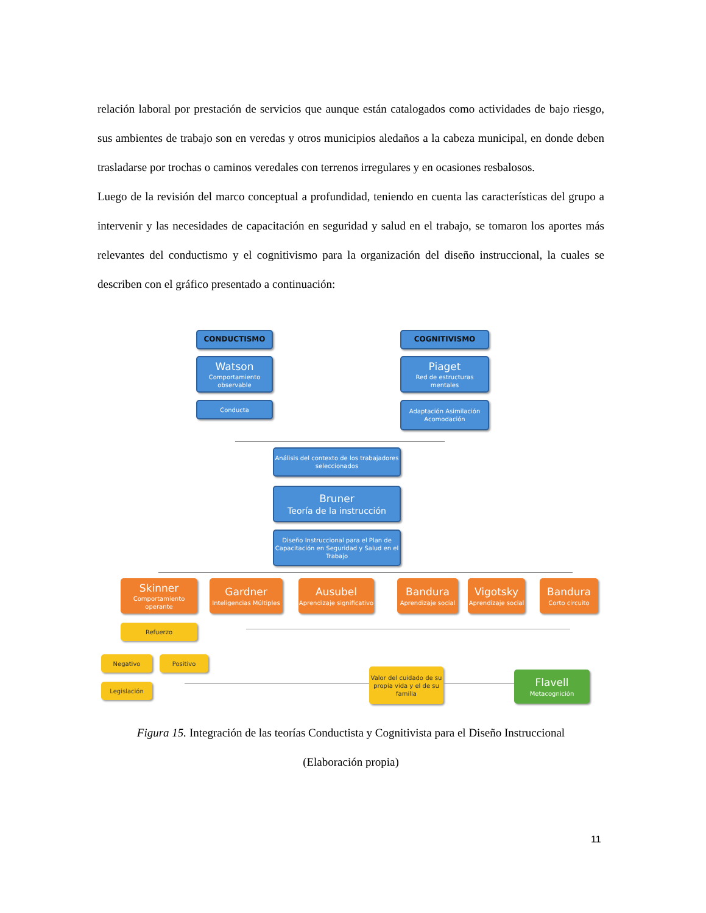relación laboral por prestación de servicios que aunque están catalogados como actividades de bajo riesgo, sus ambientes de trabajo son en veredas y otros municipios aledaños a la cabeza municipal, en donde deben trasladarse por trochas o caminos veredales con terrenos irregulares y en ocasiones resbalosos.
Luego de la revisión del marco conceptual a profundidad, teniendo en cuenta las características del grupo a intervenir y las necesidades de capacitación en seguridad y salud en el trabajo, se tomaron los aportes más relevantes del conductismo y el cognitivismo para la organización del diseño instruccional, la cuales se describen con el gráfico presentado a continuación:
CONDUCTISMO COGNITIVISMO
Watson
Comportamiento observable
Piaget
Red de estructuras mentales
Conducta
Adaptación Asimilación Acomodación
Análisis del contexto de los trabajadores seleccionados
Bruner
Teoría de la instrucción
Diseño Instruccional para el Plan de Capacitación en Seguridad y Salud en el Trabajo
Skinner
Comportamiento operante
Gardner
Inteligencias Múltiples
Ausubel
Aprendizaje significativo
Bandura
Aprendizaje social
Vigotsky
Aprendizaje social
Bandura
Corto circuito
Refuerzo
Negativo Positivo
Legislación
Valor del cuidado de su propia vida y el de su familia
Flavell
Metacognición
Figura 15. Integración de las teorías Conductista y Cognitivista para el Diseño Instruccional
(Elaboración propia)
11